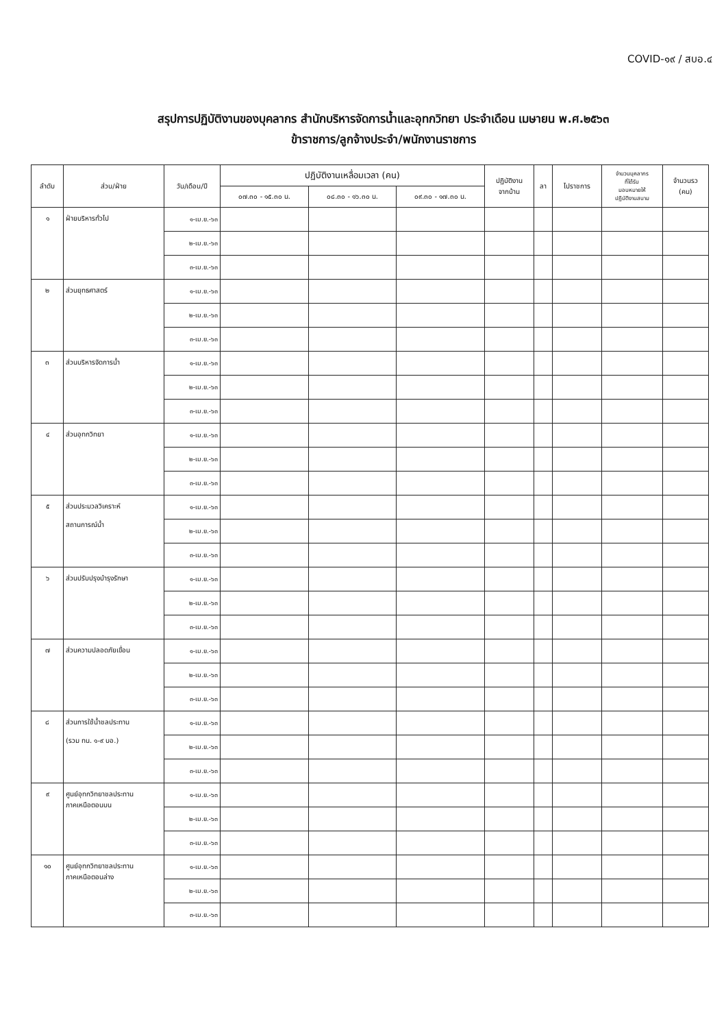COVID-๑๙ / สบอ.๔
สรุปการปฏิบัติงานของบุคลากร สำนักบริหารจัดการน้ำและอุทกวิทยา ประจำเดือน เมษายน พ.ศ.๒๕๖๓
ข้าราชการ/ลูกจ้างประจำ/พนักงานราชการ
| ลำดับ | ส่วน/ฝ่าย | วัน/เดือน/ปี | ปฏิบัติงานเหลื่อมเวลา (คน) | | | ปฏิบัติงาน จากบ้าน | ลา | ไปราชการ | จำนวนบุคลากร ที่ได้รับ มอบหมายให้ ปฏิบัติงานสนาม | จำนวนรว (คน) |
| --- | --- | --- | --- | --- | --- | --- | --- | --- | --- | --- |
| | | | ๐๗.๓๐ - ๑๕.๓๐ น. | ๐๘.๓๐ - ๑๖.๓๐ น. | ๐๙.๓๐ - ๑๗.๓๐ น. | | | | | |
| ๑ | ฝ่ายบริหารทั่วไป | ๑-เม.ย.-๖๓ | | | | | | | | |
| | | ๒-เม.ย.-๖๓ | | | | | | | | |
| | | ๓-เม.ย.-๖๓ | | | | | | | | |
| ๒ | ส่วนยุทธศาสตร์ | ๑-เม.ย.-๖๓ | | | | | | | | |
| | | ๒-เม.ย.-๖๓ | | | | | | | | |
| | | ๓-เม.ย.-๖๓ | | | | | | | | |
| ๓ | ส่วนบริหารจัดการน้ำ | ๑-เม.ย.-๖๓ | | | | | | | | |
| | | ๒-เม.ย.-๖๓ | | | | | | | | |
| | | ๓-เม.ย.-๖๓ | | | | | | | | |
| ๔ | ส่วนอุทกวิทยา | ๑-เม.ย.-๖๓ | | | | | | | | |
| | | ๒-เม.ย.-๖๓ | | | | | | | | |
| | | ๓-เม.ย.-๖๓ | | | | | | | | |
| ๕ | ส่วนประมวลวิเคราะห์ สถานการณ์น้ำ | ๑-เม.ย.-๖๓ | | | | | | | | |
| | | ๒-เม.ย.-๖๓ | | | | | | | | |
| | | ๓-เม.ย.-๖๓ | | | | | | | | |
| ๖ | ส่วนปรับปรุงบำรุงรักษา | ๑-เม.ย.-๖๓ | | | | | | | | |
| | | ๒-เม.ย.-๖๓ | | | | | | | | |
| | | ๓-เม.ย.-๖๓ | | | | | | | | |
| ๗ | ส่วนความปลอดภัยเขื่อน | ๑-เม.ย.-๖๓ | | | | | | | | |
| | | ๒-เม.ย.-๖๓ | | | | | | | | |
| | | ๓-เม.ย.-๖๓ | | | | | | | | |
| ๘ | ส่วนการใช้น้ำชลประทาน (รวม ทน. ๑-๙ บอ.) | ๑-เม.ย.-๖๓ | | | | | | | | |
| | | ๒-เม.ย.-๖๓ | | | | | | | | |
| | | ๓-เม.ย.-๖๓ | | | | | | | | |
| ๙ | ศูนย์อุทกวิทยาชลประทาน ภาคเหนือตอนบน | ๑-เม.ย.-๖๓ | | | | | | | | |
| | | ๒-เม.ย.-๖๓ | | | | | | | | |
| | | ๓-เม.ย.-๖๓ | | | | | | | | |
| ๑๐ | ศูนย์อุทกวิทยาชลประทาน ภาคเหนือตอนล่าง | ๑-เม.ย.-๖๓ | | | | | | | | |
| | | ๒-เม.ย.-๖๓ | | | | | | | | |
| | | ๓-เม.ย.-๖๓ | | | | | | | | |